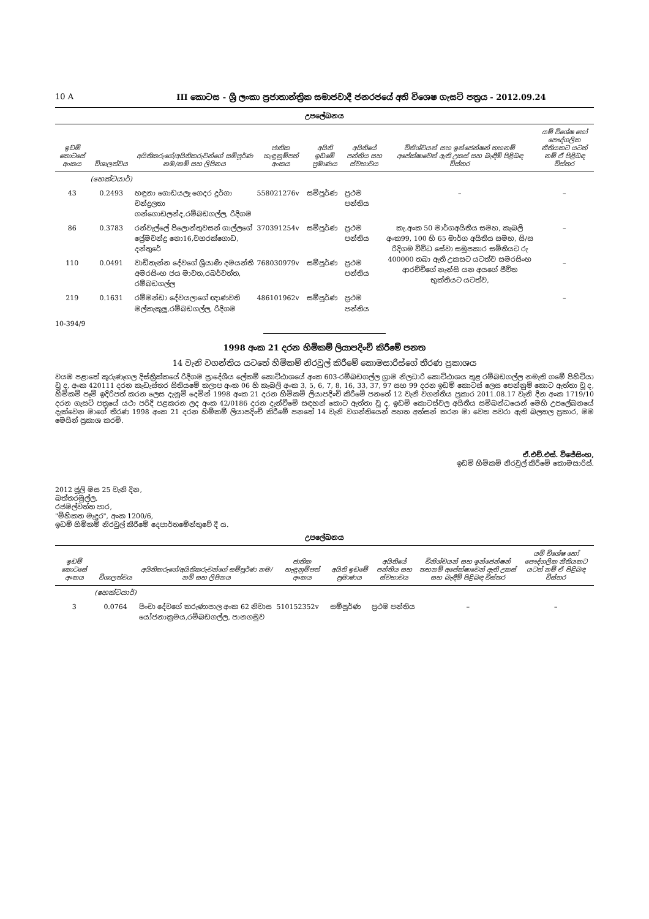10 A III කොටස - ශ්‍රී ලංකා ප්‍රජාතාන්ත්‍රික සමාජවාදී ජනරජයේ අති විශෙෂ ගැසට් පත්‍රය - 2012.09.24
උපලේඛනය
| ඉඩම් කොටසේ අංකය | විශාලත්වය | අයිතිකරුගේ/අයිතිකරුවන්ගේ සම්පූර්ණ නම/නම් සහ ලිපිනය | ජාතික හැඳුනුම්පත් අංකය | අයිති ඉඩමේ ප්‍රමාණය | අයිතියේ පන්තිය සහ ස්වභාවය | විනිශ්චයන් සහ ඉන්ජෙන්ෂන් තහනම් අපේක්ෂාවෙන් ඇති උකස් සහ බැඳීම් පිළිබඳ විස්තර | යම් විශේෂ හෝ පෞද්ගලික නීතියකට යටත් නම් ඒ පිළිබඳ විස්තර |
| --- | --- | --- | --- | --- | --- | --- | --- |
| | (හෙක්ටයාර්) | | | | | | |
| 43 | 0.2493 | හඳුනා ගොඩයලැ ගෙදර දුර්ගා චන්ද්‍රලතා ගන්ගොඩලන්ද,රම්බඩගල්ල, රිදිගම | 558021276v | සම්පූර්ණ | ප්‍රථම පන්තිය | – | – |
| 86 | 0.3783 | රන්වැල්ලේ පිලොන්තුවසන් ගාල්ලගේ ප්‍රේමචන්ද්‍ර නො16,වහරක්ගොඩ, දන්තුරේ | 370391254v | සම්පූර්ණ | ප්‍රථම පන්තිය | කැ.අංක 50 මාර්ගඅයිතිය සමහ, කැබලි අංක99, 100 හි 65 මාර්ග අයිතිය සමහ, සි/ස රිදිගම විවිධ සේවා සමුපකාර සමිතියට රු 400000 තබා ඇති උකසට යටත්ව සමරසිංහ ආරච්චිගේ නැන්සි යන අයගේ ජීවිත භුක්තියට යටත්ව, | – |
| 110 | 0.0491 | වාඩිතැන්න දේවගේ ශ්‍රියාණි දමයන්ති අමරසිංහ ජය මාවත,රබර්වත්ත, රම්බඩගල්ල | 768030979v | සම්පූර්ණ | ප්‍රථම පන්තිය | | – |
| 219 | 0.1631 | රම්මන්ඩා දේවයලාගේ ඥාණවති මල්කැකුලු,රම්බඩගල්ල, රිදිගම | 486101962v | සම්පූර්ණ | ප්‍රථම පන්තිය | | – |
10-394/9
1998 අංක 21 දරන හිමිකම් ලියාපදිංචි කිරීමේ පනත
14 වැනි වගන්තිය යටතේ හිමිකම් නිරවුල් කිරීමේ කොමසාරිස්ගේ තීරණ ප්‍රකාශය
වයඹ පළාතේ කුරුණෑගල දිස්ත්‍රික්කයේ රිදීගම ප්‍රාදේශීය ලේකම් කොට්ඨාශයේ අංක 603-රම්බඩගල්ල ග්‍රාම නිලධාරි කොට්ඨාශය තුළ රම්බඩගල්ල නමැති ගමේ පිහිටියා වූ ද, අංක 420111 දරන කැඩැස්තර සිතියමේ කලාප අංක 06 හි කැබලි අංක 3, 5, 6, 7, 8, 16, 33, 37, 97 සහ 99 දරන ඉඩම් කොටස් ලෙස පෙන්නුම් කොට ඇත්තා වූ ද, හිමිකම් පෑම් ඉදිරිපත් කරන ලෙස දැනුම් දෙමින් 1998 අංක 21 දරන හිමිකම් ලියාපදිංචි කිරීමේ පනතේ 12 වැනි වගන්තිය ප්‍රකාර 2011.08.17 වැනි දින අංක 1719/10 දරන ගැසට් පත්‍රයේ යථා පරිදි පළකරන ලද අංක 42/0186 දරන දැන්වීමේ සඳහන් කොට ඇත්තා වූ ද, ඉඩම් කොටස්වල අයිතිය සම්බන්ධයෙන් මෙහි උපලේඛනයේ දැක්වෙන මාගේ තීරණ 1998 අංක 21 දරන හිමිකම් ලියාපදිංචි කිරීමේ පනතේ 14 වැනි වගන්තියෙන් පහත අත්සන් කරන මා වෙත පවරා ඇති බලතල ප්‍රකාර, මම මෙයින් ප්‍රකාශ කරමි.
ඒ.එච්.එස්. විජේසිංහ,
ඉඩම් හිමිකම් නිරවුල් කිරීමේ කොමසාරිස්.
2012 ජූලි මස 25 වැනි දින,
බත්තරමුල්ල,
රජමල්වත්ත පාර,
"මිහිකත මැදුර", අංක 1200/6,
ඉඩම් හිමිකම් නිරවුල් කිරීමේ දෙපාර්තමේන්තුවේ දී ය.
උපලේඛනය
| ඉඩම් කොටසේ අංකය | විශාලත්වය | අයිතිකරුගේ/අයිතිකරුවන්ගේ සම්පූර්ණ නම/නම් සහ ලිපිනය | ජාතික හැඳුනුම්පත් අංකය | අයිති ඉඩමේ ප්‍රමාණය | අයිතියේ පන්තිය සහ ස්වභාවය | විනිශ්චයන් සහ ඉන්ජෙන්ෂන් තහනම් අපේක්ෂාවෙන් ඇති උකස් සහ බැඳීම් පිළිබඳ විස්තර | යම් විශේෂ හෝ පෞද්ගලික නීතියකට යටත් නම් ඒ පිළිබඳ විස්තර |
| --- | --- | --- | --- | --- | --- | --- | --- |
| | (හෙක්ටයාර්) | | | | | | |
| 3 | 0.0764 | පිංචා දේවගේ කරුණාපාල අංක 62 නිවාස යෝජනාක්‍රමය,රම්බඩගල්ල, පානගමුව | 510152352v | සම්පූර්ණ | ප්‍රථම පන්තිය | – | – |